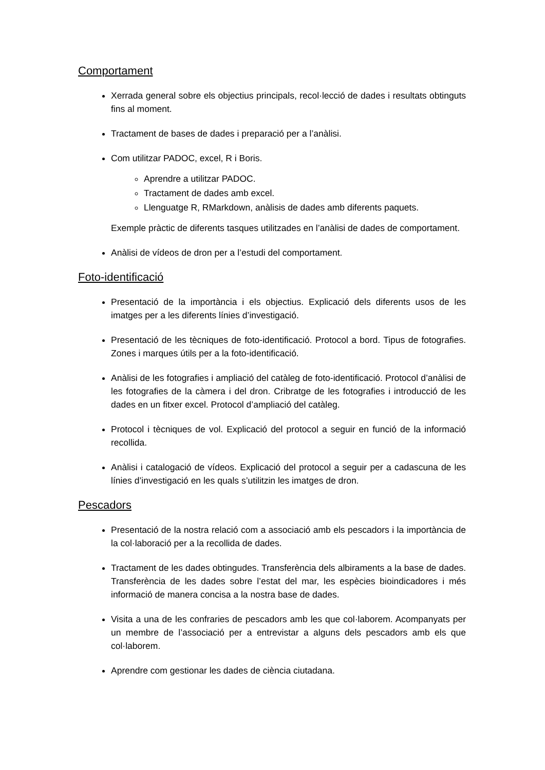Comportament
Xerrada general sobre els objectius principals, recol·lecció de dades i resultats obtinguts fins al moment.
Tractament de bases de dades i preparació per a l’anàlisi.
Com utilitzar PADOC, excel, R i Boris.
Aprendre a utilitzar PADOC.
Tractament de dades amb excel.
Llenguatge R, RMarkdown, anàlisis de dades amb diferents paquets.
Exemple pràctic de diferents tasques utilitzades en l’anàlisi de dades de comportament.
Anàlisi de vídeos de dron per a l’estudi del comportament.
Foto-identificació
Presentació de la importància i els objectius. Explicació dels diferents usos de les imatges per a les diferents línies d’investigació.
Presentació de les tècniques de foto-identificació. Protocol a bord. Tipus de fotografies. Zones i marques útils per a la foto-identificació.
Anàlisi de les fotografies i ampliació del catàleg de foto-identificació. Protocol d’anàlisi de les fotografies de la càmera i del dron. Cribratge de les fotografies i introducció de les dades en un fitxer excel. Protocol d’ampliació del catàleg.
Protocol i tècniques de vol. Explicació del protocol a seguir en funció de la informació recollida.
Anàlisi i catalogació de vídeos. Explicació del protocol a seguir per a cadascuna de les línies d’investigació en les quals s’utilitzin les imatges de dron.
Pescadors
Presentació de la nostra relació com a associació amb els pescadors i la importància de la col·laboració per a la recollida de dades.
Tractament de les dades obtingudes. Transferència dels albiraments a la base de dades. Transferència de les dades sobre l’estat del mar, les espècies bioindicadores i més informació de manera concisa a la nostra base de dades.
Visita a una de les confraries de pescadors amb les que col·laborem. Acompanyats per un membre de l’associació per a entrevistar a alguns dels pescadors amb els que col·laborem.
Aprendre com gestionar les dades de ciència ciutadana.